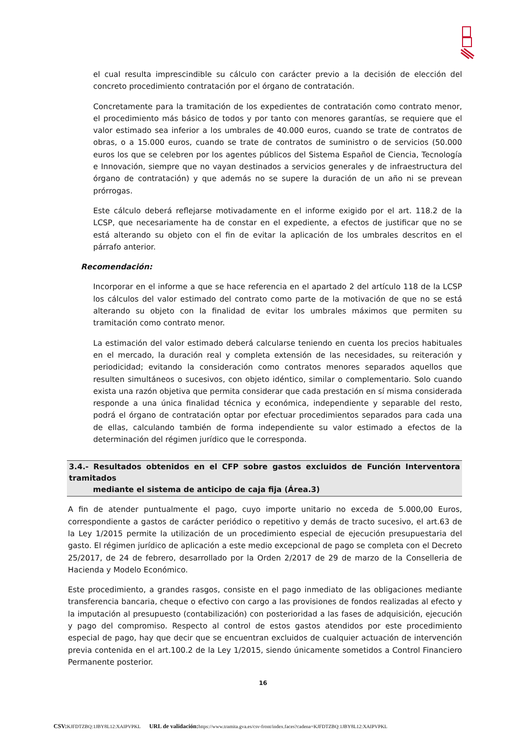el cual resulta imprescindible su cálculo con carácter previo a la decisión de elección del concreto procedimiento contratación por el órgano de contratación.
Concretamente para la tramitación de los expedientes de contratación como contrato menor, el procedimiento más básico de todos y por tanto con menores garantías, se requiere que el valor estimado sea inferior a los umbrales de 40.000 euros, cuando se trate de contratos de obras, o a 15.000 euros, cuando se trate de contratos de suministro o de servicios (50.000 euros los que se celebren por los agentes públicos del Sistema Español de Ciencia, Tecnología e Innovación, siempre que no vayan destinados a servicios generales y de infraestructura del órgano de contratación) y que además no se supere la duración de un año ni se prevean prórrogas.
Este cálculo deberá reflejarse motivadamente en el informe exigido por el art. 118.2 de la LCSP, que necesariamente ha de constar en el expediente, a efectos de justificar que no se está alterando su objeto con el fin de evitar la aplicación de los umbrales descritos en el párrafo anterior.
Recomendación:
Incorporar en el informe a que se hace referencia en el apartado 2 del artículo 118 de la LCSP los cálculos del valor estimado del contrato como parte de la motivación de que no se está alterando su objeto con la finalidad de evitar los umbrales máximos que permiten su tramitación como contrato menor.
La estimación del valor estimado deberá calcularse teniendo en cuenta los precios habituales en el mercado, la duración real y completa extensión de las necesidades, su reiteración y periodicidad; evitando la consideración como contratos menores separados aquellos que resulten simultáneos o sucesivos, con objeto idéntico, similar o complementario. Solo cuando exista una razón objetiva que permita considerar que cada prestación en sí misma considerada responde a una única finalidad técnica y económica, independiente y separable del resto, podrá el órgano de contratación optar por efectuar procedimientos separados para cada una de ellas, calculando también de forma independiente su valor estimado a efectos de la determinación del régimen jurídico que le corresponda.
3.4.- Resultados obtenidos en el CFP sobre gastos excluidos de Función Interventora tramitados
mediante el sistema de anticipo de caja fija (Área.3)
A fin de atender puntualmente el pago, cuyo importe unitario no exceda de 5.000,00 Euros, correspondiente a gastos de carácter periódico o repetitivo y demás de tracto sucesivo, el art.63 de la Ley 1/2015 permite la utilización de un procedimiento especial de ejecución presupuestaria del gasto. El régimen jurídico de aplicación a este medio excepcional de pago se completa con el Decreto 25/2017, de 24 de febrero, desarrollado por la Orden 2/2017 de 29 de marzo de la Conselleria de Hacienda y Modelo Económico.
Este procedimiento, a grandes rasgos, consiste en el pago inmediato de las obligaciones mediante transferencia bancaria, cheque o efectivo con cargo a las provisiones de fondos realizadas al efecto y la imputación al presupuesto (contabilización) con posterioridad a las fases de adquisición, ejecución y pago del compromiso. Respecto al control de estos gastos atendidos por este procedimiento especial de pago, hay que decir que se encuentran excluidos de cualquier actuación de intervención previa contenida en el art.100.2 de la Ley 1/2015, siendo únicamente sometidos a Control Financiero Permanente posterior.
16
CSV: KJFDTZBQ:1JBY8L12:XAIPVPKL URL de validación: https://www.tramita.gva.es/csv-front/index.faces?cadena=KJFDTZBQ:1JBY8L12:XAIPVPKL